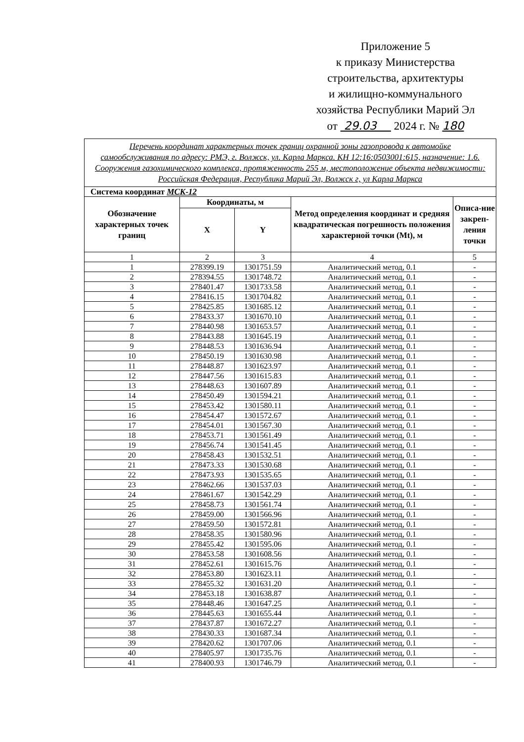Приложение 5
к приказу Министерства
строительства, архитектуры
и жилищно-коммунального
хозяйства Республики Марий Эл
от 29.03 2024 г. № 180
| Перечень координат характерных точек границ охранной зоны газопровода к автомойке самообслуживания по адресу: РМЭ, г. Волжск, ул. Карла Маркса. КН 12:16:0503001:615, назначение: 1.6. Сооружения газохимического комплекса, протяженность 255 м, местоположение объекта недвижимости: Российская Федерация, Республика Марий Эл, Волжск г, ул Карла Маркса | | | | |
| Система координат МСК-12 | | | | |
| Обозначение характерных точек границ | Координаты, м | | Метод определения координат и средняя квадратическая погрешность положения характерной точки (Mt), м | Описа-ние закреп-ления точки |
| | X | Y | | |
| 1 | 2 | 3 | 4 | 5 |
| 1 | 278399.19 | 1301751.59 | Аналитический метод, 0.1 | - |
| 2 | 278394.55 | 1301748.72 | Аналитический метод, 0.1 | - |
| 3 | 278401.47 | 1301733.58 | Аналитический метод, 0.1 | - |
| 4 | 278416.15 | 1301704.82 | Аналитический метод, 0.1 | - |
| 5 | 278425.85 | 1301685.12 | Аналитический метод, 0.1 | - |
| 6 | 278433.37 | 1301670.10 | Аналитический метод, 0.1 | - |
| 7 | 278440.98 | 1301653.57 | Аналитический метод, 0.1 | - |
| 8 | 278443.88 | 1301645.19 | Аналитический метод, 0.1 | - |
| 9 | 278448.53 | 1301636.94 | Аналитический метод, 0.1 | - |
| 10 | 278450.19 | 1301630.98 | Аналитический метод, 0.1 | - |
| 11 | 278448.87 | 1301623.97 | Аналитический метод, 0.1 | - |
| 12 | 278447.56 | 1301615.83 | Аналитический метод, 0.1 | - |
| 13 | 278448.63 | 1301607.89 | Аналитический метод, 0.1 | - |
| 14 | 278450.49 | 1301594.21 | Аналитический метод, 0.1 | - |
| 15 | 278453.42 | 1301580.11 | Аналитический метод, 0.1 | - |
| 16 | 278454.47 | 1301572.67 | Аналитический метод, 0.1 | - |
| 17 | 278454.01 | 1301567.30 | Аналитический метод, 0.1 | - |
| 18 | 278453.71 | 1301561.49 | Аналитический метод, 0.1 | - |
| 19 | 278456.74 | 1301541.45 | Аналитический метод, 0.1 | - |
| 20 | 278458.43 | 1301532.51 | Аналитический метод, 0.1 | - |
| 21 | 278473.33 | 1301530.68 | Аналитический метод, 0.1 | - |
| 22 | 278473.93 | 1301535.65 | Аналитический метод, 0.1 | - |
| 23 | 278462.66 | 1301537.03 | Аналитический метод, 0.1 | - |
| 24 | 278461.67 | 1301542.29 | Аналитический метод, 0.1 | - |
| 25 | 278458.73 | 1301561.74 | Аналитический метод, 0.1 | - |
| 26 | 278459.00 | 1301566.96 | Аналитический метод, 0.1 | - |
| 27 | 278459.50 | 1301572.81 | Аналитический метод, 0.1 | - |
| 28 | 278458.35 | 1301580.96 | Аналитический метод, 0.1 | - |
| 29 | 278455.42 | 1301595.06 | Аналитический метод, 0.1 | - |
| 30 | 278453.58 | 1301608.56 | Аналитический метод, 0.1 | - |
| 31 | 278452.61 | 1301615.76 | Аналитический метод, 0.1 | - |
| 32 | 278453.80 | 1301623.11 | Аналитический метод, 0.1 | - |
| 33 | 278455.32 | 1301631.20 | Аналитический метод, 0.1 | - |
| 34 | 278453.18 | 1301638.87 | Аналитический метод, 0.1 | - |
| 35 | 278448.46 | 1301647.25 | Аналитический метод, 0.1 | - |
| 36 | 278445.63 | 1301655.44 | Аналитический метод, 0.1 | - |
| 37 | 278437.87 | 1301672.27 | Аналитический метод, 0.1 | - |
| 38 | 278430.33 | 1301687.34 | Аналитический метод, 0.1 | - |
| 39 | 278420.62 | 1301707.06 | Аналитический метод, 0.1 | - |
| 40 | 278405.97 | 1301735.76 | Аналитический метод, 0.1 | - |
| 41 | 278400.93 | 1301746.79 | Аналитический метод, 0.1 | - |